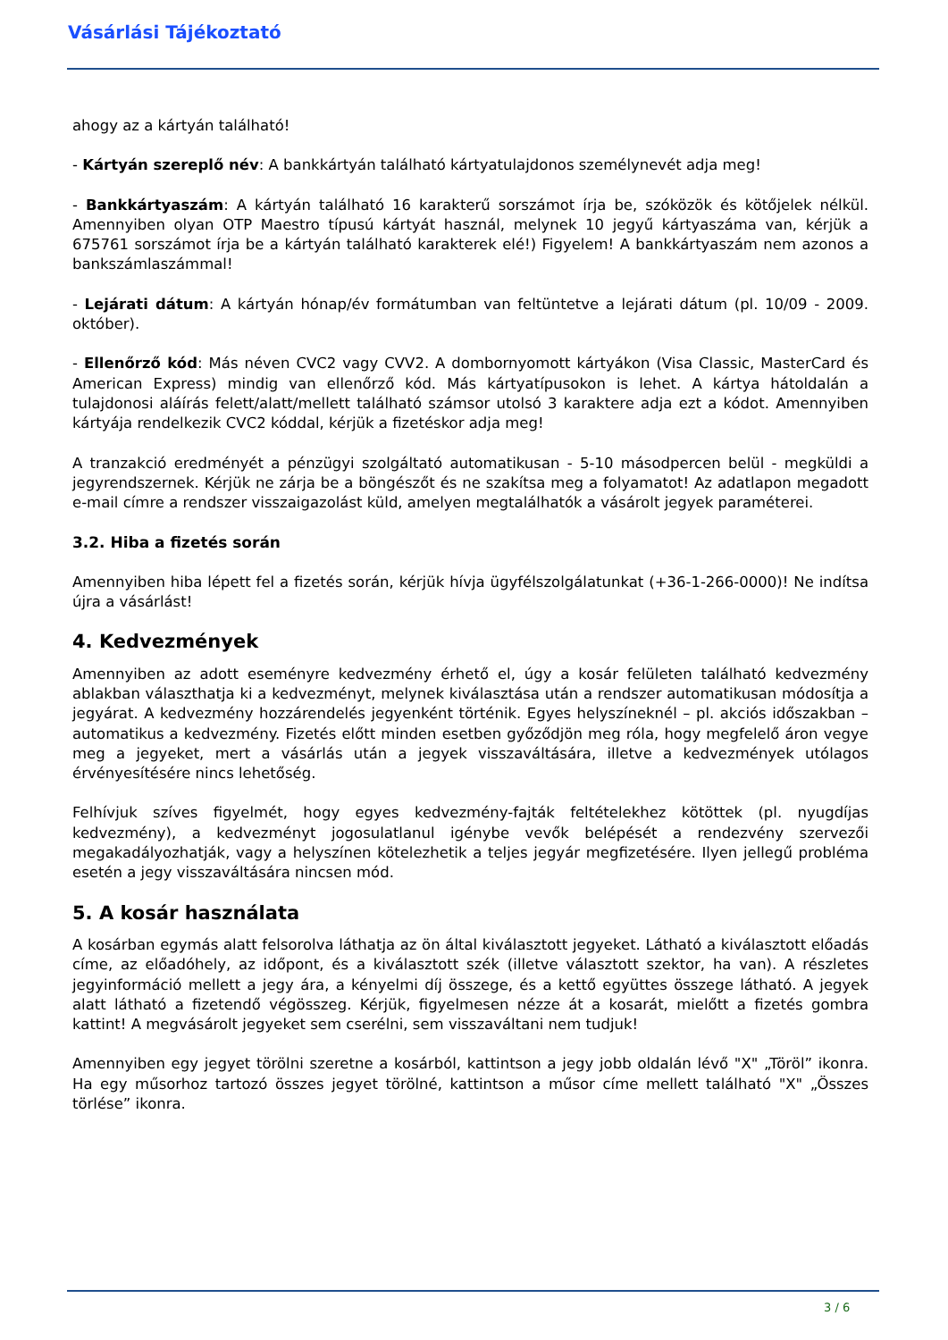Vásárlási Tájékoztató
ahogy az a kártyán található!
- Kártyán szereplő név: A bankkártyán található kártyatulajdonos személynevét adja meg!
- Bankkártyaszám: A kártyán található 16 karakterű sorszámot írja be, szóközök és kötőjelek nélkül. Amennyiben olyan OTP Maestro típusú kártyát használ, melynek 10 jegyű kártyaszáma van, kérjük a 675761 sorszámot írja be a kártyán található karakterek elé!) Figyelem! A bankkártyaszám nem azonos a bankszámlaszámmal!
- Lejárati dátum: A kártyán hónap/év formátumban van feltüntetve a lejárati dátum (pl. 10/09 - 2009. október).
- Ellenőrző kód: Más néven CVC2 vagy CVV2. A dombornyomott kártyákon (Visa Classic, MasterCard és American Express) mindig van ellenőrző kód. Más kártyatípusokon is lehet. A kártya hátoldalán a tulajdonosi aláírás felett/alatt/mellett található számsor utolsó 3 karaktere adja ezt a kódot. Amennyiben kártyája rendelkezik CVC2 kóddal, kérjük a fizetéskor adja meg!
A tranzakció eredményét a pénzügyi szolgáltató automatikusan - 5-10 másodpercen belül - megküldi a jegyrendszernek. Kérjük ne zárja be a böngészőt és ne szakítsa meg a folyamatot! Az adatlapon megadott e-mail címre a rendszer visszaigazolást küld, amelyen megtalálhatók a vásárolt jegyek paraméterei.
3.2. Hiba a fizetés során
Amennyiben hiba lépett fel a fizetés során, kérjük hívja ügyfélszolgálatunkat (+36-1-266-0000)! Ne indítsa újra a vásárlást!
4. Kedvezmények
Amennyiben az adott eseményre kedvezmény érhető el, úgy a kosár felületen található kedvezmény ablakban választhatja ki a kedvezményt, melynek kiválasztása után a rendszer automatikusan módosítja a jegyárat. A kedvezmény hozzárendelés jegyenként történik. Egyes helyszíneknél – pl. akciós időszakban – automatikus a kedvezmény. Fizetés előtt minden esetben győződjön meg róla, hogy megfelelő áron vegye meg a jegyeket, mert a vásárlás után a jegyek visszaváltására, illetve a kedvezmények utólagos érvényesítésére nincs lehetőség.
Felhívjuk szíves figyelmét, hogy egyes kedvezmény-fajták feltételekhez kötöttek (pl. nyugdíjas kedvezmény), a kedvezményt jogosulatlanul igénybe vevők belépését a rendezvény szervezői megakadályozhatják, vagy a helyszínen kötelezhetik a teljes jegyár megfizetésére. Ilyen jellegű probléma esetén a jegy visszaváltására nincsen mód.
5. A kosár használata
A kosárban egymás alatt felsorolva láthatja az ön által kiválasztott jegyeket. Látható a kiválasztott előadás címe, az előadóhely, az időpont, és a kiválasztott szék (illetve választott szektor, ha van). A részletes jegyinformáció mellett a jegy ára, a kényelmi díj összege, és a kettő együttes összege látható. A jegyek alatt látható a fizetendő végösszeg. Kérjük, figyelmesen nézze át a kosarát, mielőtt a fizetés gombra kattint! A megvásárolt jegyeket sem cserélni, sem visszaváltani nem tudjuk!
Amennyiben egy jegyet törölni szeretne a kosárból, kattintson a jegy jobb oldalán lévő "X" „Töröl” ikonra. Ha egy műsorhoz tartozó összes jegyet törölné, kattintson a műsor címe mellett található "X" „Összes törlése” ikonra.
3 / 6